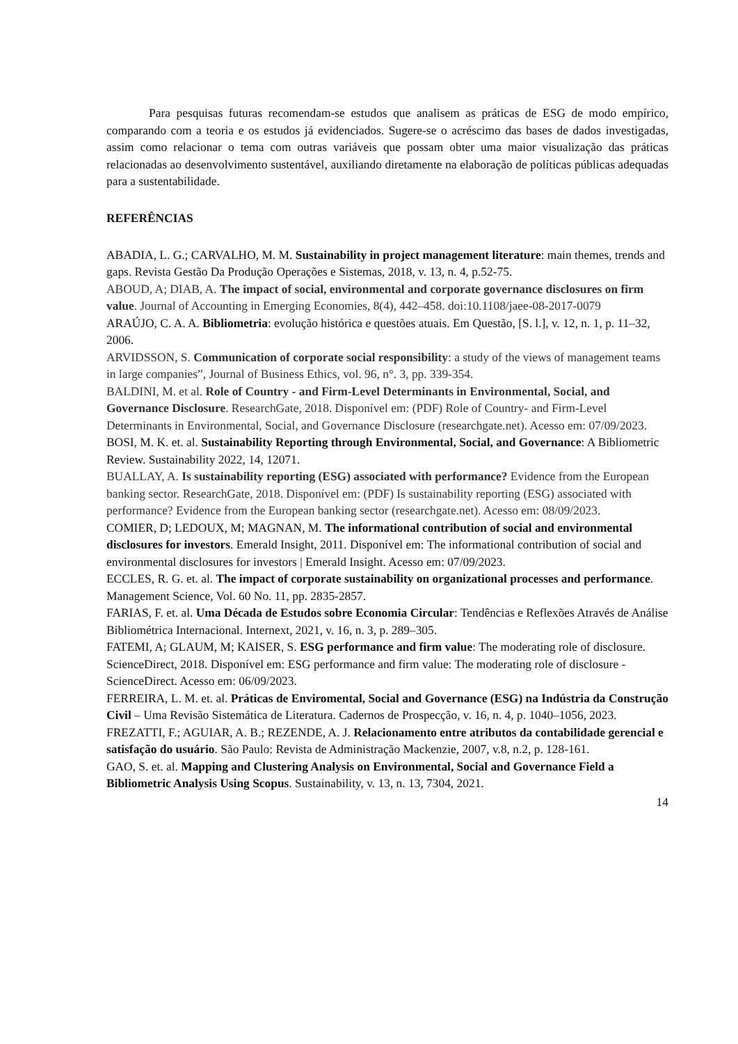Para pesquisas futuras recomendam-se estudos que analisem as práticas de ESG de modo empírico, comparando com a teoria e os estudos já evidenciados. Sugere-se o acréscimo das bases de dados investigadas, assim como relacionar o tema com outras variáveis que possam obter uma maior visualização das práticas relacionadas ao desenvolvimento sustentável, auxiliando diretamente na elaboração de políticas públicas adequadas para a sustentabilidade.
REFERÊNCIAS
ABADIA, L. G.; CARVALHO, M. M. Sustainability in project management literature: main themes, trends and gaps. Revista Gestão Da Produção Operações e Sistemas, 2018, v. 13, n. 4, p.52-75.
ABOUD, A; DIAB, A. The impact of social, environmental and corporate governance disclosures on firm value. Journal of Accounting in Emerging Economies, 8(4), 442–458. doi:10.1108/jaee-08-2017-0079
ARAÚJO, C. A. A. Bibliometria: evolução histórica e questões atuais. Em Questão, [S. l.], v. 12, n. 1, p. 11–32, 2006.
ARVIDSSON, S. Communication of corporate social responsibility: a study of the views of management teams in large companies”, Journal of Business Ethics, vol. 96, n°. 3, pp. 339-354.
BALDINI, M. et al. Role of Country - and Firm-Level Determinants in Environmental, Social, and Governance Disclosure. ResearchGate, 2018. Disponível em: (PDF) Role of Country- and Firm-Level Determinants in Environmental, Social, and Governance Disclosure (researchgate.net). Acesso em: 07/09/2023.
BOSI, M. K. et. al. Sustainability Reporting through Environmental, Social, and Governance: A Bibliometric Review. Sustainability 2022, 14, 12071.
BUALLAY, A. Is sustainability reporting (ESG) associated with performance? Evidence from the European banking sector. ResearchGate, 2018. Disponível em: (PDF) Is sustainability reporting (ESG) associated with performance? Evidence from the European banking sector (researchgate.net). Acesso em: 08/09/2023.
COMIER, D; LEDOUX, M; MAGNAN, M. The informational contribution of social and environmental disclosures for investors. Emerald Insight, 2011. Disponível em: The informational contribution of social and environmental disclosures for investors | Emerald Insight. Acesso em: 07/09/2023.
ECCLES, R. G. et. al. The impact of corporate sustainability on organizational processes and performance. Management Science, Vol. 60 No. 11, pp. 2835-2857.
FARIAS, F. et. al. Uma Década de Estudos sobre Economia Circular: Tendências e Reflexões Através de Análise Bibliométrica Internacional. Internext, 2021, v. 16, n. 3, p. 289–305.
FATEMI, A; GLAUM, M; KAISER, S. ESG performance and firm value: The moderating role of disclosure. ScienceDirect, 2018. Disponível em: ESG performance and firm value: The moderating role of disclosure - ScienceDirect. Acesso em: 06/09/2023.
FERREIRA, L. M. et. al. Práticas de Enviromental, Social and Governance (ESG) na Indústria da Construção Civil – Uma Revisão Sistemática de Literatura. Cadernos de Prospecção, v. 16, n. 4, p. 1040–1056, 2023.
FREZATTI, F.; AGUIAR, A. B.; REZENDE, A. J. Relacionamento entre atributos da contabilidade gerencial e satisfação do usuário. São Paulo: Revista de Administração Mackenzie, 2007, v.8, n.2, p. 128-161.
GAO, S. et. al. Mapping and Clustering Analysis on Environmental, Social and Governance Field a Bibliometric Analysis Using Scopus. Sustainability, v. 13, n. 13, 7304, 2021.
14